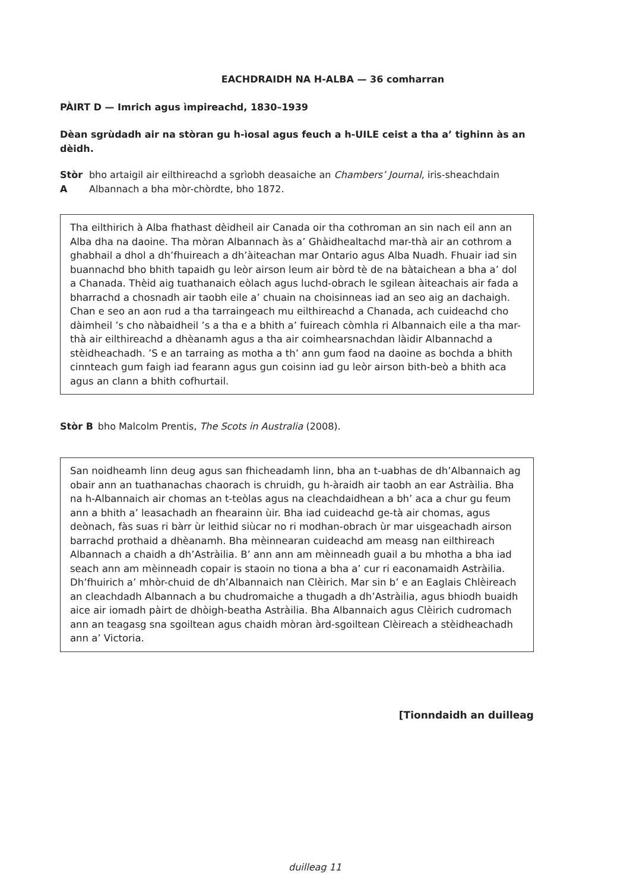EACHDRAIDH NA H-ALBA — 36 comharran
PÀIRT D — Imrich agus ìmpireachd, 1830–1939
Dèan sgrùdadh air na stòran gu h-ìosal agus feuch a h-UILE ceist a tha a’ tighinn às an dèidh.
Stòr A bho artaigil air eilthireachd a sgrìobh deasaiche an Chambers’ Journal, iris-sheachdain Albannach a bha mòr-chòrdte, bho 1872.
Tha eilthirich à Alba fhathast dèidheil air Canada oir tha cothroman an sin nach eil ann an Alba dha na daoine. Tha mòran Albannach às a’ Ghàidhealtachd mar-thà air an cothrom a ghabhail a dhol a dh’fhuireach a dh’àiteachan mar Ontario agus Alba Nuadh. Fhuair iad sin buannachd bho bhith tapaidh gu leòr airson leum air bòrd tè de na bàtaichean a bha a’ dol a Chanada. Thèid aig tuathanaich eòlach agus luchd-obrach le sgilean àiteachais air fada a bharrachd a chosnadh air taobh eile a’ chuain na choisinneas iad an seo aig an dachaigh. Chan e seo an aon rud a tha tarraingeach mu eilthireachd a Chanada, ach cuideachd cho dàimheil ’s cho nàbaidheil ’s a tha e a bhith a’ fuireach còmhla ri Albannaich eile a tha mar-thà air eilthireachd a dhèanamh agus a tha air coimhearsnachdan làidir Albannachd a stèidheachadh. ’S e an tarraing as motha a th’ ann gum faod na daoine as bochda a bhith cinnteach gum faigh iad fearann agus gun coisinn iad gu leòr airson bith-beò a bhith aca agus an clann a bhith cofhurtail.
Stòr B bho Malcolm Prentis, The Scots in Australia (2008).
San noidheamh linn deug agus san fhicheadamh linn, bha an t-uabhas de dh’Albannaich ag obair ann an tuathanachas chaorach is chruidh, gu h-àraidh air taobh an ear Astràilia. Bha na h-Albannaich air chomas an t-teòlas agus na cleachdaidhean a bh’ aca a chur gu feum ann a bhith a’ leasachadh an fhearainn ùir. Bha iad cuideachd ge-tà air chomas, agus deònach, fàs suas ri bàrr ùr leithid siùcar no ri modhan-obrach ùr mar uisgeachadh airson barrachd prothaid a dhèanamh. Bha mèinnearan cuideachd am measg nan eilthireach Albannach a chaidh a dh’Astràilia. B’ ann ann am mèinneadh guail a bu mhotha a bha iad seach ann am mèinneadh copair is staoin no tiona a bha a’ cur ri eaconamaidh Astràilia. Dh’fhuirich a’ mhòr-chuid de dh’Albannaich nan Clèirich. Mar sin b’ e an Eaglais Chlèireach an cleachdadh Albannach a bu chudromaiche a thugadh a dh’Astràilia, agus bhiodh buaidh aice air iomadh pàirt de dhòigh-beatha Astràilia. Bha Albannaich agus Clèirich cudromach ann an teagasg sna sgoiltean agus chaidh mòran àrd-sgoiltean Clèireach a stèidheachadh ann a’ Victoria.
[Tionndaidh an duilleag
duilleag 11